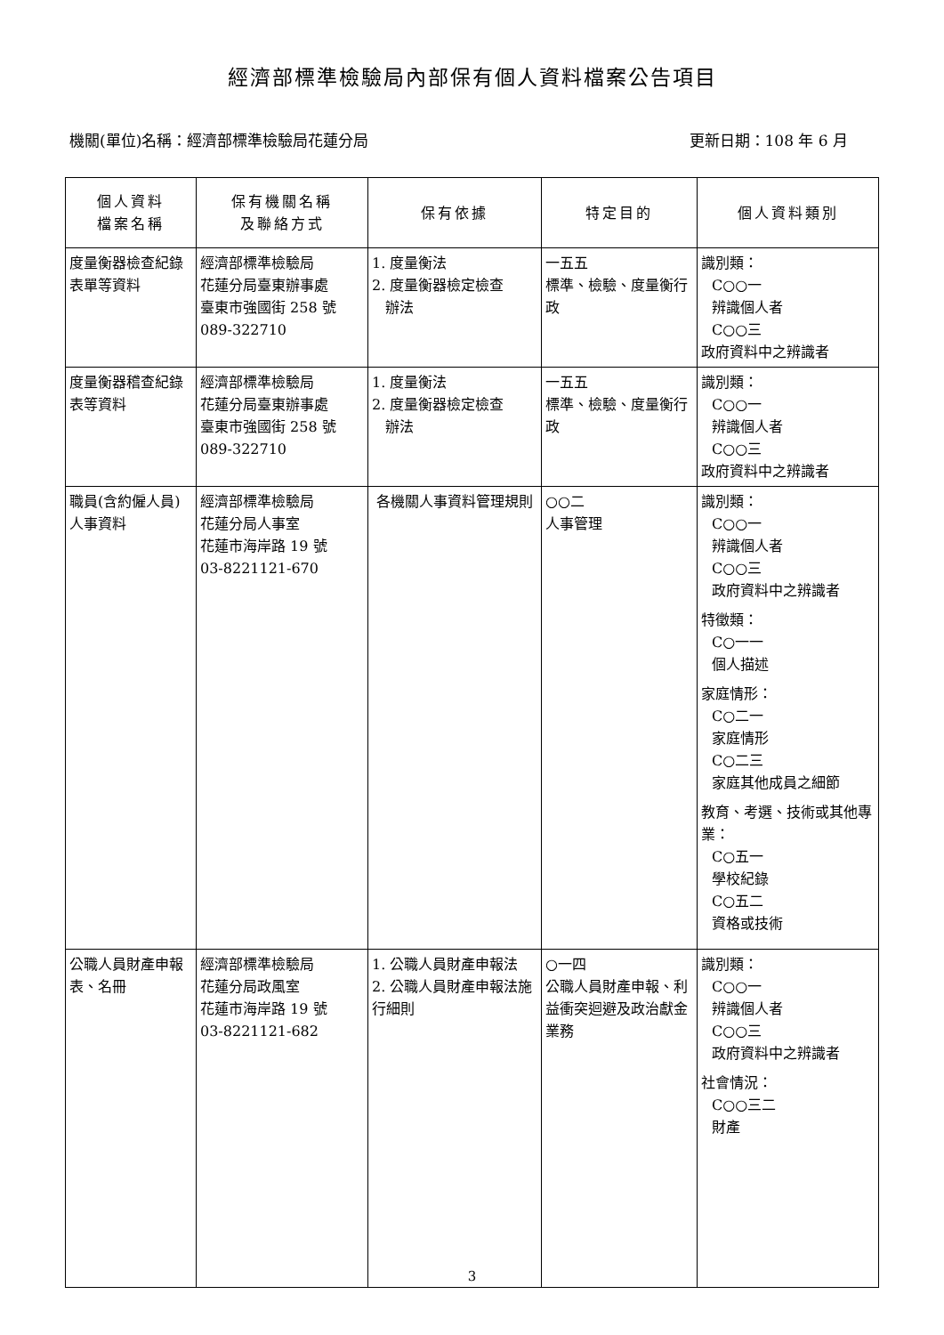經濟部標準檢驗局內部保有個人資料檔案公告項目
機關(單位)名稱：經濟部標準檢驗局花蓮分局 更新日期：108 年 6 月
| 個人資料 檔案名稱 | 保有機關名稱 及聯絡方式 | 保有依據 | 特定目的 | 個人資料類別 |
| --- | --- | --- | --- | --- |
| 度量衡器檢查紀錄表單等資料 | 經濟部標準檢驗局 花蓮分局臺東辦事處 臺東市強國街 258 號 089-322710 | 1. 度量衡法 2. 度量衡器檢定檢查 辦法 | 一五五 標準、檢驗、度量衡行政 | 識別類： C○○一 辨識個人者 C○○三 政府資料中之辨識者 |
| 度量衡器稽查紀錄表等資料 | 經濟部標準檢驗局 花蓮分局臺東辦事處 臺東市強國街 258 號 089-322710 | 1. 度量衡法 2. 度量衡器檢定檢查 辦法 | 一五五 標準、檢驗、度量衡行政 | 識別類： C○○一 辨識個人者 C○○三 政府資料中之辨識者 |
| 職員(含約僱人員)人事資料 | 經濟部標準檢驗局 花蓮分局人事室 花蓮市海岸路 19 號 03-8221121-670 | 各機關人事資料管理規則 | ○○二 人事管理 | 識別類： C○○一 辨識個人者 C○○三 政府資料中之辨識者 特徵類： C○一一 個人描述 家庭情形： C○二一 家庭情形 C○二三 家庭其他成員之細節 教育、考選、技術或其他專業： C○五一 學校紀錄 C○五二 資格或技術 |
| 公職人員財產申報表、名冊 | 經濟部標準檢驗局 花蓮分局政風室 花蓮市海岸路 19 號 03-8221121-682 | 1. 公職人員財產申報法 2. 公職人員財產申報法施行細則 | ○一四 公職人員財產申報、利益衝突迴避及政治獻金業務 | 識別類： C○○一 辨識個人者 C○○三 政府資料中之辨識者 社會情況： C○○三二 財產 |
3